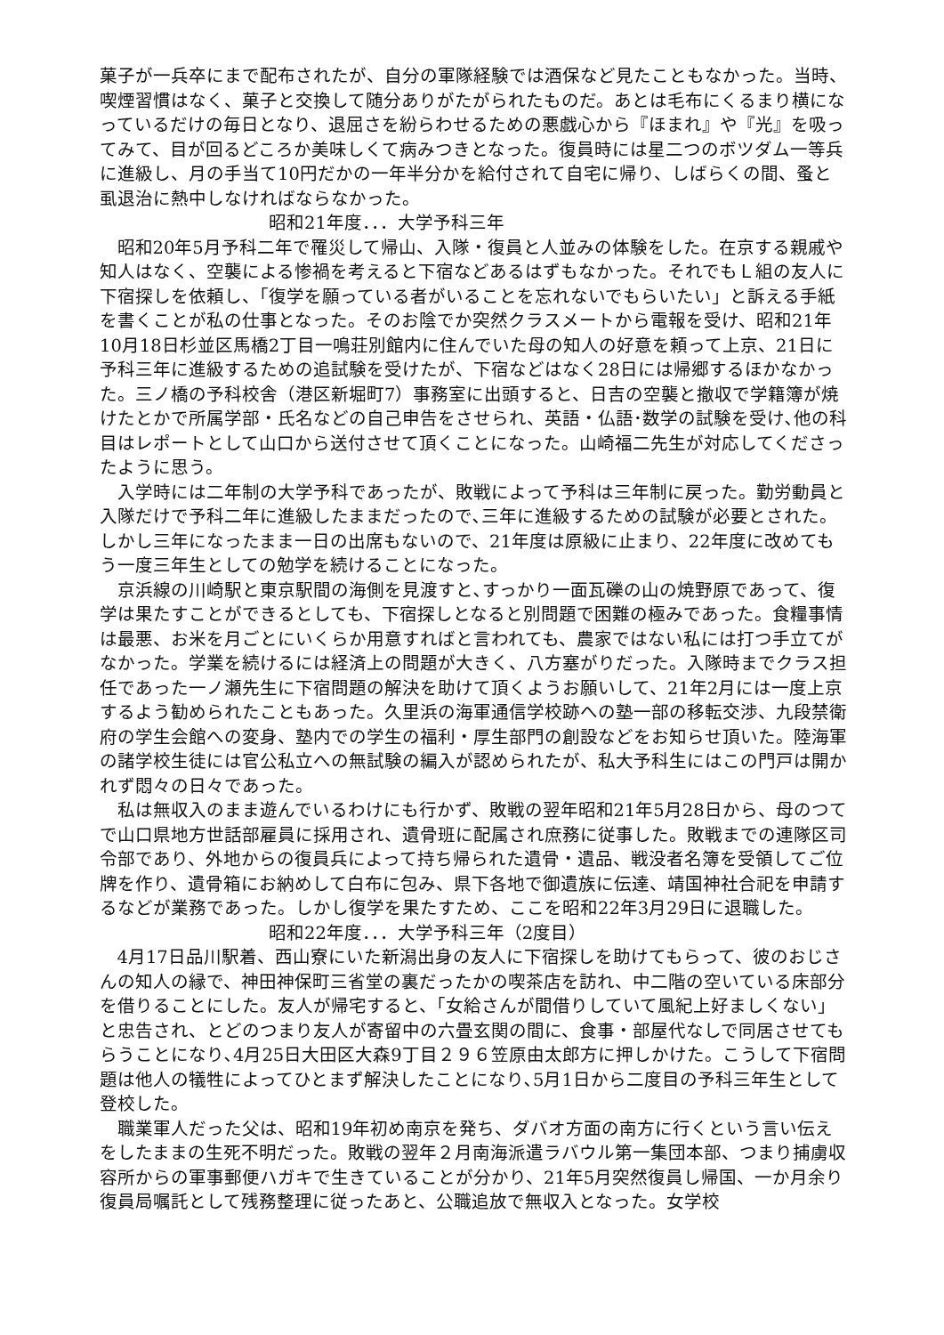菓子が一兵卒にまで配布されたが、自分の軍隊経験では酒保など見たこともなかった。当時、喫煙習慣はなく、菓子と交換して随分ありがたがられたものだ。あとは毛布にくるまり横になっているだけの毎日となり、退屈さを紛らわせるための悪戯心から『ほまれ』や『光』を吸ってみて、目が回るどころか美味しくて病みつきとなった。復員時には星二つのボツダム一等兵に進級し、月の手当て10円だかの一年半分かを給付されて自宅に帰り、しばらくの間、蚤と虱退治に熱中しなければならなかった。
昭和21年度．．．大学予科三年
昭和20年5月予科二年で罹災して帰山、入隊・復員と人並みの体験をした。在京する親戚や知人はなく、空襲による惨禍を考えると下宿などあるはずもなかった。それでもＬ組の友人に下宿探しを依頼し、「復学を願っている者がいることを忘れないでもらいたい」と訴える手紙を書くことが私の仕事となった。そのお陰でか突然クラスメートから電報を受け、昭和21年10月18日杉並区馬橋2丁目一鳴荘別館内に住んでいた母の知人の好意を頼って上京、21日に予科三年に進級するための追試験を受けたが、下宿などはなく28日には帰郷するほかなかった。三ノ橋の予科校舎（港区新堀町7）事務室に出頭すると、日吉の空襲と撤収で学籍簿が焼けたとかで所属学部・氏名などの自己申告をさせられ、英語・仏語･数学の試験を受け､他の科目はレポートとして山口から送付させて頂くことになった。山崎福二先生が対応してくださったように思う。
入学時には二年制の大学予科であったが、敗戦によって予科は三年制に戻った。勤労動員と入隊だけで予科二年に進級したままだったので､三年に進級するための試験が必要とされた。しかし三年になったまま一日の出席もないので、21年度は原級に止まり、22年度に改めてもう一度三年生としての勉学を続けることになった。
京浜線の川崎駅と東京駅間の海側を見渡すと､すっかり一面瓦礫の山の焼野原であって、復学は果たすことができるとしても、下宿探しとなると別問題で困難の極みであった。食糧事情は最悪、お米を月ごとにいくらか用意すればと言われても、農家ではない私には打つ手立てがなかった。学業を続けるには経済上の問題が大きく、八方塞がりだった。入隊時までクラス担任であった一ノ瀬先生に下宿問題の解決を助けて頂くようお願いして、21年2月には一度上京するよう勧められたこともあった。久里浜の海軍通信学校跡への塾一部の移転交渉、九段禁衛府の学生会館への変身、塾内での学生の福利・厚生部門の創設などをお知らせ頂いた。陸海軍の諸学校生徒には官公私立への無試験の編入が認められたが、私大予科生にはこの門戸は開かれず悶々の日々であった。
私は無収入のまま遊んでいるわけにも行かず、敗戦の翌年昭和21年5月28日から、母のつてで山口県地方世話部雇員に採用され、遺骨班に配属され庶務に従事した。敗戦までの連隊区司令部であり、外地からの復員兵によって持ち帰られた遺骨・遺品、戦没者名簿を受領してご位牌を作り、遺骨箱にお納めして白布に包み、県下各地で御遺族に伝達、靖国神社合祀を申請するなどが業務であった。しかし復学を果たすため、ここを昭和22年3月29日に退職した。
昭和22年度．．．大学予科三年（2度目）
4月17日品川駅着、西山寮にいた新潟出身の友人に下宿探しを助けてもらって、彼のおじさんの知人の縁で、神田神保町三省堂の裏だったかの喫茶店を訪れ、中二階の空いている床部分を借りることにした。友人が帰宅すると、「女給さんが間借りしていて風紀上好ましくない」と忠告され、とどのつまり友人が寄留中の六畳玄関の間に、食事・部屋代なしで同居させてもらうことになり､4月25日大田区大森9丁目２９６笠原由太郎方に押しかけた。こうして下宿問題は他人の犠牲によってひとまず解決したことになり､5月1日から二度目の予科三年生として登校した。
職業軍人だった父は、昭和19年初め南京を発ち、ダバオ方面の南方に行くという言い伝えをしたままの生死不明だった。敗戦の翌年２月南海派遣ラバウル第一集団本部、つまり捕虜収容所からの軍事郵便ハガキで生きていることが分かり、21年5月突然復員し帰国、一か月余り復員局嘱託として残務整理に従ったあと、公職追放で無収入となった。女学校